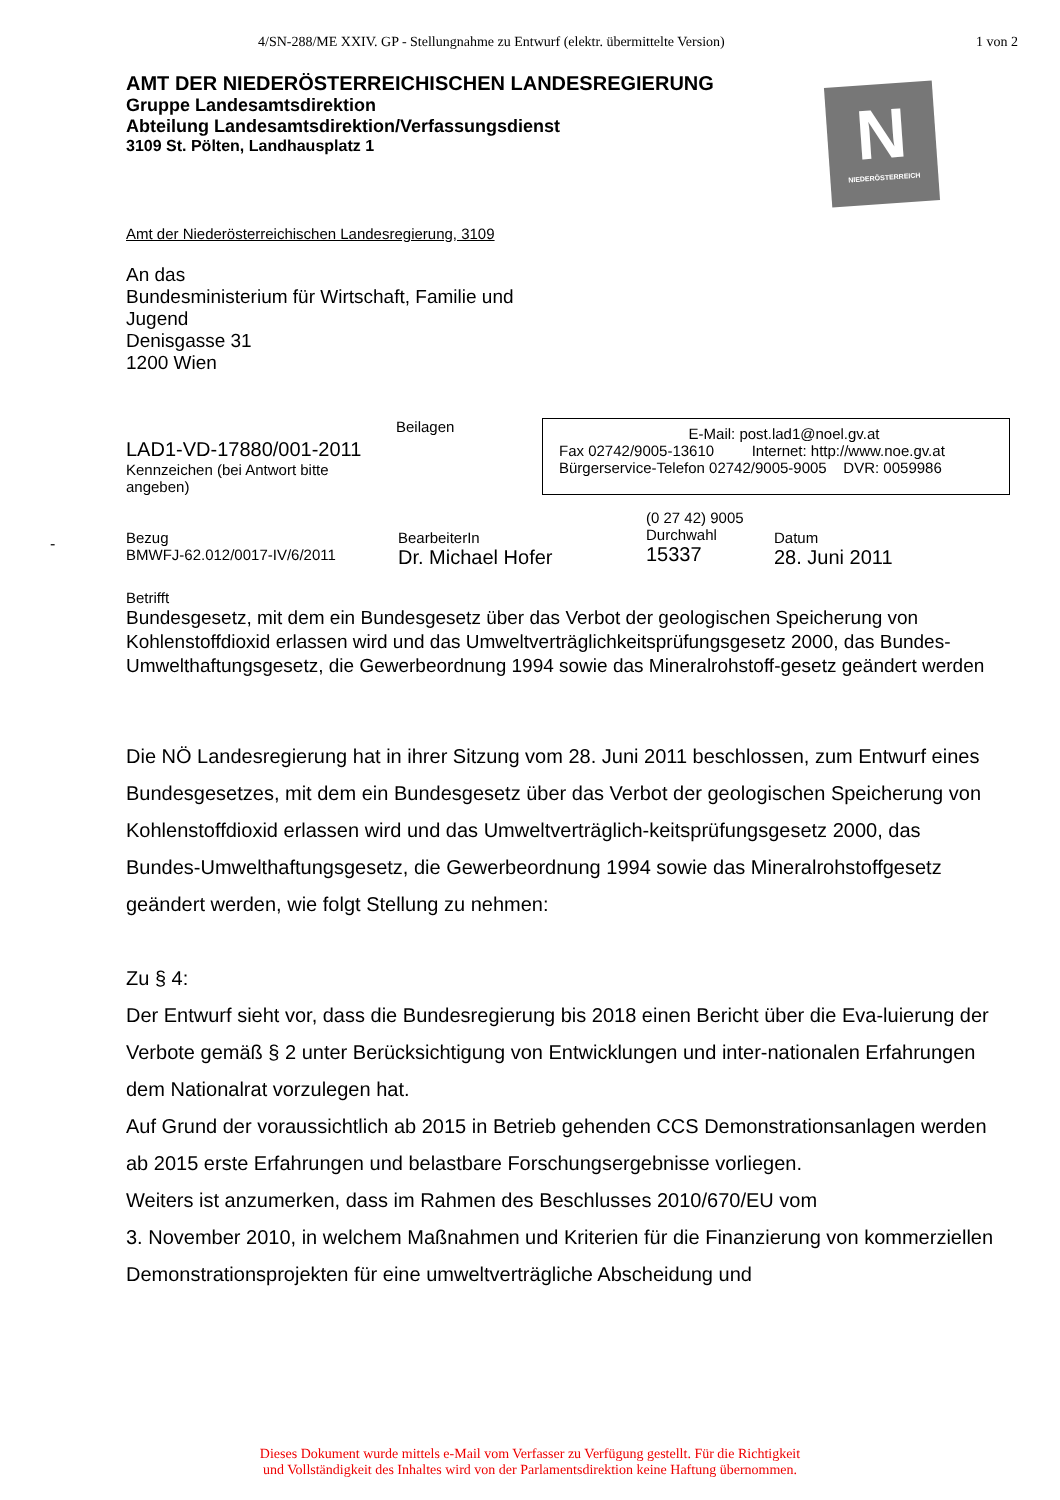4/SN-288/ME XXIV. GP - Stellungnahme zu Entwurf (elektr. übermittelte Version)
1 von 2
N
NIEDERÖSTERREICH
AMT DER NIEDERÖSTERREICHISCHEN LANDESREGIERUNG
Gruppe Landesamtsdirektion
Abteilung Landesamtsdirektion/Verfassungsdienst
3109 St. Pölten, Landhausplatz 1
Amt der Niederösterreichischen Landesregierung, 3109
An das
Bundesministerium für Wirtschaft, Familie und
Jugend
Denisgasse 31
1200 Wien
LAD1-VD-17880/001-2011
Kennzeichen (bei Antwort bitte angeben)
Beilagen
E-Mail: post.lad1@noel.gv.at
Fax 02742/9005-13610 Internet: http://www.noe.gv.at
Bürgerservice-Telefon 02742/9005-9005 DVR: 0059986
-
Bezug
BMWFJ-62.012/0017-IV/6/2011
BearbeiterIn
Dr. Michael Hofer
(0 27 42) 9005
Durchwahl
15337
Datum
28. Juni 2011
Betrifft
Bundesgesetz, mit dem ein Bundesgesetz über das Verbot der geologischen Speicherung von Kohlenstoffdioxid erlassen wird und das Umweltverträglichkeitsprüfungsgesetz 2000, das Bundes-Umwelthaftungsgesetz, die Gewerbeordnung 1994 sowie das Mineralrohstoff-gesetz geändert werden
Die NÖ Landesregierung hat in ihrer Sitzung vom 28. Juni 2011 beschlossen, zum Entwurf eines Bundesgesetzes, mit dem ein Bundesgesetz über das Verbot der geologischen Speicherung von Kohlenstoffdioxid erlassen wird und das Umweltverträglich-keitsprüfungsgesetz 2000, das Bundes-Umwelthaftungsgesetz, die Gewerbeordnung 1994 sowie das Mineralrohstoffgesetz geändert werden, wie folgt Stellung zu nehmen:
Zu § 4:
Der Entwurf sieht vor, dass die Bundesregierung bis 2018 einen Bericht über die Eva-luierung der Verbote gemäß § 2 unter Berücksichtigung von Entwicklungen und inter-nationalen Erfahrungen dem Nationalrat vorzulegen hat.
Auf Grund der voraussichtlich ab 2015 in Betrieb gehenden CCS Demonstrationsanlagen werden ab 2015 erste Erfahrungen und belastbare Forschungsergebnisse vorliegen.
Weiters ist anzumerken, dass im Rahmen des Beschlusses 2010/670/EU vom
3. November 2010, in welchem Maßnahmen und Kriterien für die Finanzierung von kommerziellen Demonstrationsprojekten für eine umweltverträgliche Abscheidung und
Dieses Dokument wurde mittels e-Mail vom Verfasser zu Verfügung gestellt. Für die Richtigkeit
und Vollständigkeit des Inhaltes wird von der Parlamentsdirektion keine Haftung übernommen.